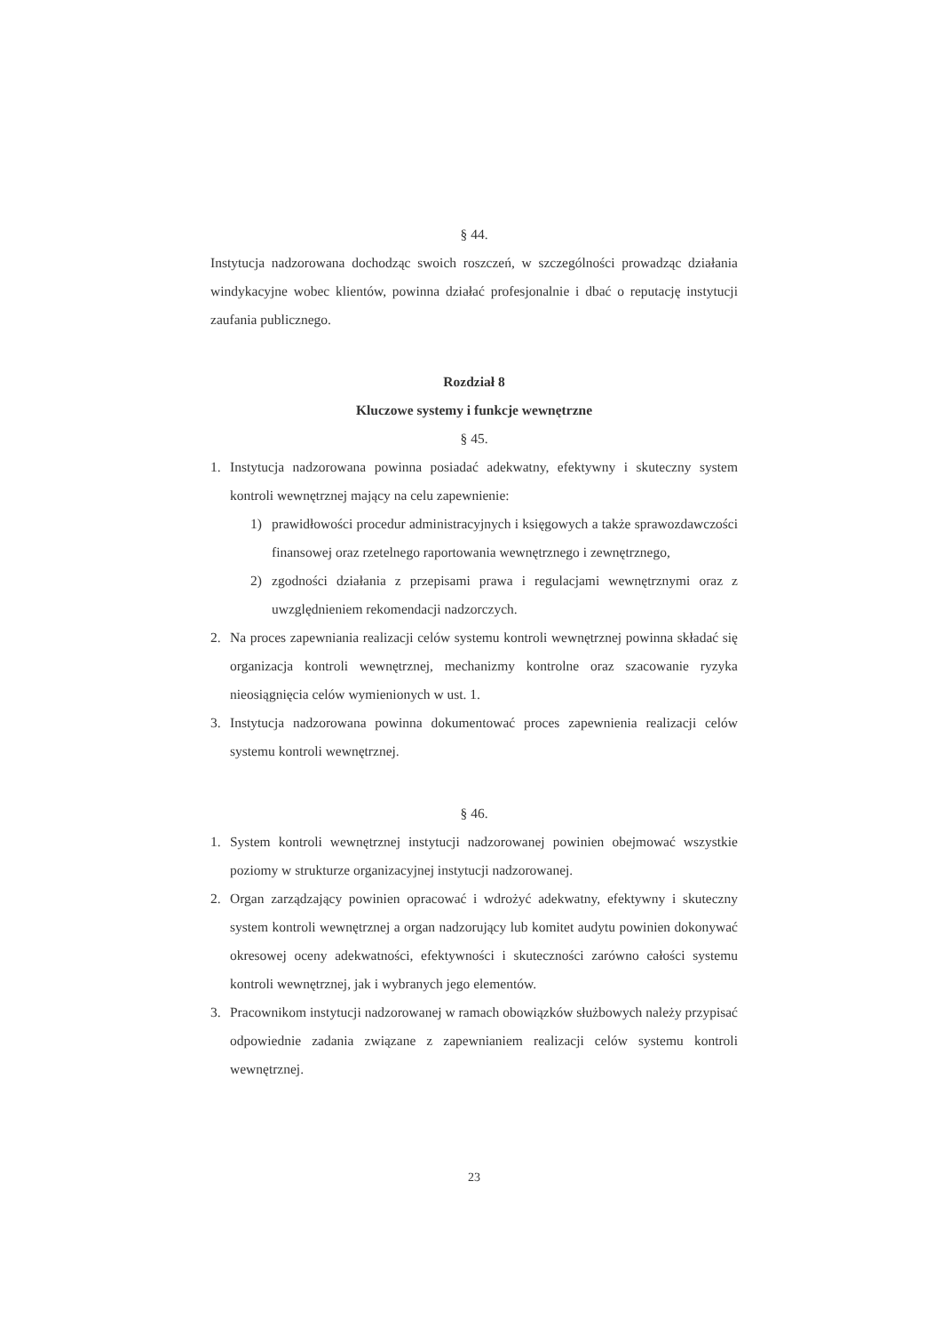§ 44.
Instytucja nadzorowana dochodząc swoich roszczeń, w szczególności prowadząc działania windykacyjne wobec klientów, powinna działać profesjonalnie i dbać o reputację instytucji zaufania publicznego.
Rozdział 8
Kluczowe systemy i funkcje wewnętrzne
§ 45.
1. Instytucja nadzorowana powinna posiadać adekwatny, efektywny i skuteczny system kontroli wewnętrznej mający na celu zapewnienie:
1) prawidłowości procedur administracyjnych i księgowych a także sprawozdawczości finansowej oraz rzetelnego raportowania wewnętrznego i zewnętrznego,
2) zgodności działania z przepisami prawa i regulacjami wewnętrznymi oraz z uwzględnieniem rekomendacji nadzorczych.
2. Na proces zapewniania realizacji celów systemu kontroli wewnętrznej powinna składać się organizacja kontroli wewnętrznej, mechanizmy kontrolne oraz szacowanie ryzyka nieosiągnięcia celów wymienionych w ust. 1.
3. Instytucja nadzorowana powinna dokumentować proces zapewnienia realizacji celów systemu kontroli wewnętrznej.
§ 46.
1. System kontroli wewnętrznej instytucji nadzorowanej powinien obejmować wszystkie poziomy w strukturze organizacyjnej instytucji nadzorowanej.
2. Organ zarządzający powinien opracować i wdrożyć adekwatny, efektywny i skuteczny system kontroli wewnętrznej a organ nadzorujący lub komitet audytu powinien dokonywać okresowej oceny adekwatności, efektywności i skuteczności zarówno całości systemu kontroli wewnętrznej, jak i wybranych jego elementów.
3. Pracownikom instytucji nadzorowanej w ramach obowiązków służbowych należy przypisać odpowiednie zadania związane z zapewnianiem realizacji celów systemu kontroli wewnętrznej.
23